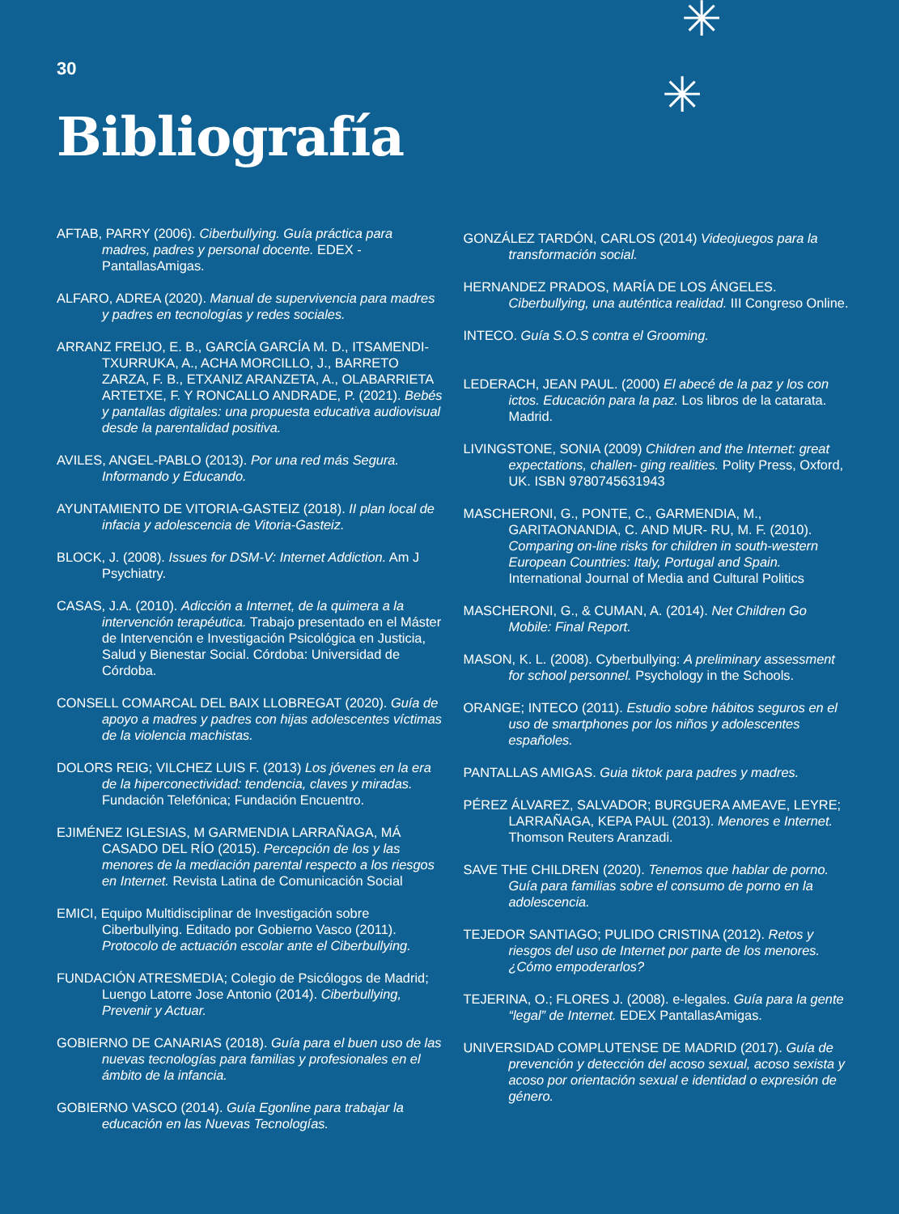✳
✳
30
Bibliografía
AFTAB, PARRY (2006). Ciberbullying. Guía práctica para madres, padres y personal docente. EDEX - PantallasAmigas.
ALFARO, ADREA (2020). Manual de supervivencia para madres y padres en tecnologías y redes sociales.
ARRANZ FREIJO, E. B., GARCÍA GARCÍA M. D., ITSAMENDI-TXURRUKA, A., ACHA MORCILLO, J., BARRETO ZARZA, F. B., ETXANIZ ARANZETA, A., OLABARRIETA ARTETXE, F. Y RONCALLO ANDRADE, P. (2021). Bebés y pantallas digitales: una propuesta educativa audiovisual desde la parentalidad positiva.
AVILES, ANGEL-PABLO (2013). Por una red más Segura. Informando y Educando.
AYUNTAMIENTO DE VITORIA-GASTEIZ (2018). II plan local de infacia y adolescencia de Vitoria-Gasteiz.
BLOCK, J. (2008). Issues for DSM-V: Internet Addiction. Am J Psychiatry.
CASAS, J.A. (2010). Adicción a Internet, de la quimera a la intervención terapéutica. Trabajo presentado en el Máster de Intervención e Investigación Psicológica en Justicia, Salud y Bienestar Social. Córdoba: Universidad de Córdoba.
CONSELL COMARCAL DEL BAIX LLOBREGAT (2020). Guía de apoyo a madres y padres con hijas adolescentes víctimas de la violencia machistas.
DOLORS REIG; VILCHEZ LUIS F. (2013) Los jóvenes en la era de la hiperconectividad: tendencia, claves y miradas. Fundación Telefónica; Fundación Encuentro.
EJIMÉNEZ IGLESIAS, M GARMENDIA LARRAÑAGA, MÁ CASADO DEL RÍO (2015). Percepción de los y las menores de la mediación parental respecto a los riesgos en Internet. Revista Latina de Comunicación Social
EMICI, Equipo Multidisciplinar de Investigación sobre Ciberbullying. Editado por Gobierno Vasco (2011). Protocolo de actuación escolar ante el Ciberbullying.
FUNDACIÓN ATRESMEDIA; Colegio de Psicólogos de Madrid; Luengo Latorre Jose Antonio (2014). Ciberbullying, Prevenir y Actuar.
GOBIERNO DE CANARIAS (2018). Guía para el buen uso de las nuevas tecnologías para familias y profesionales en el ámbito de la infancia.
GOBIERNO VASCO (2014). Guía Egonline para trabajar la educación en las Nuevas Tecnologías.
GONZÁLEZ TARDÓN, CARLOS (2014) Videojuegos para la transformación social.
HERNANDEZ PRADOS, MARÍA DE LOS ÁNGELES. Ciberbullying, una auténtica realidad. III Congreso Online.
INTECO. Guía S.O.S contra el Grooming.
LEDERACH, JEAN PAUL. (2000) El abecé de la paz y los con ictos. Educación para la paz. Los libros de la catarata. Madrid.
LIVINGSTONE, SONIA (2009) Children and the Internet: great expectations, challen- ging realities. Polity Press, Oxford, UK. ISBN 9780745631943
MASCHERONI, G., PONTE, C., GARMENDIA, M., GARITAONANDIA, C. AND MUR- RU, M. F. (2010). Comparing on-line risks for children in south-western European Countries: Italy, Portugal and Spain. International Journal of Media and Cultural Politics
MASCHERONI, G., & CUMAN, A. (2014). Net Children Go Mobile: Final Report.
MASON, K. L. (2008). Cyberbullying: A preliminary assessment for school personnel. Psychology in the Schools.
ORANGE; INTECO (2011). Estudio sobre hábitos seguros en el uso de smartphones por los niños y adolescentes españoles.
PANTALLAS AMIGAS. Guia tiktok para padres y madres.
PÉREZ ÁLVAREZ, SALVADOR; BURGUERA AMEAVE, LEYRE; LARRAÑAGA, KEPA PAUL (2013). Menores e Internet. Thomson Reuters Aranzadi.
SAVE THE CHILDREN (2020). Tenemos que hablar de porno. Guía para familias sobre el consumo de porno en la adolescencia.
TEJEDOR SANTIAGO; PULIDO CRISTINA (2012). Retos y riesgos del uso de Internet por parte de los menores. ¿Cómo empoderarlos?
TEJERINA, O.; FLORES J. (2008). e-legales. Guía para la gente “legal” de Internet. EDEX PantallasAmigas.
UNIVERSIDAD COMPLUTENSE DE MADRID (2017). Guía de prevención y detección del acoso sexual, acoso sexista y acoso por orientación sexual e identidad o expresión de género.